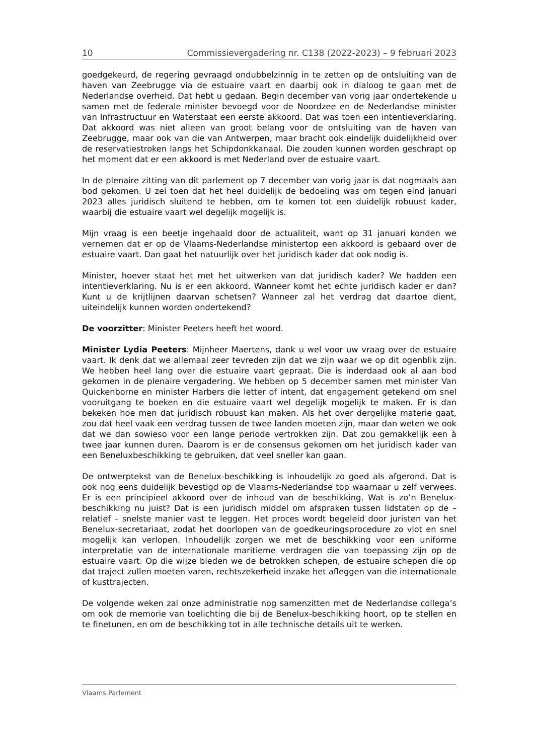10 Commissievergadering nr. C138 (2022-2023) – 9 februari 2023
goedgekeurd, de regering gevraagd ondubbelzinnig in te zetten op de ontsluiting van de haven van Zeebrugge via de estuaire vaart en daarbij ook in dialoog te gaan met de Nederlandse overheid. Dat hebt u gedaan. Begin december van vorig jaar ondertekende u samen met de federale minister bevoegd voor de Noordzee en de Nederlandse minister van Infrastructuur en Waterstaat een eerste akkoord. Dat was toen een intentieverklaring. Dat akkoord was niet alleen van groot belang voor de ontsluiting van de haven van Zeebrugge, maar ook van die van Antwerpen, maar bracht ook eindelijk duidelijkheid over de reservatiestroken langs het Schipdonkkanaal. Die zouden kunnen worden geschrapt op het moment dat er een akkoord is met Nederland over de estuaire vaart.
In de plenaire zitting van dit parlement op 7 december van vorig jaar is dat nogmaals aan bod gekomen. U zei toen dat het heel duidelijk de bedoeling was om tegen eind januari 2023 alles juridisch sluitend te hebben, om te komen tot een duidelijk robuust kader, waarbij die estuaire vaart wel degelijk mogelijk is.
Mijn vraag is een beetje ingehaald door de actualiteit, want op 31 januari konden we vernemen dat er op de Vlaams-Nederlandse ministertop een akkoord is gebaard over de estuaire vaart. Dan gaat het natuurlijk over het juridisch kader dat ook nodig is.
Minister, hoever staat het met het uitwerken van dat juridisch kader? We hadden een intentieverklaring. Nu is er een akkoord. Wanneer komt het echte juridisch kader er dan? Kunt u de krijtlijnen daarvan schetsen? Wanneer zal het verdrag dat daartoe dient, uiteindelijk kunnen worden ondertekend?
De voorzitter: Minister Peeters heeft het woord.
Minister Lydia Peeters: Mijnheer Maertens, dank u wel voor uw vraag over de estuaire vaart. Ik denk dat we allemaal zeer tevreden zijn dat we zijn waar we op dit ogenblik zijn. We hebben heel lang over die estuaire vaart gepraat. Die is inderdaad ook al aan bod gekomen in de plenaire vergadering. We hebben op 5 december samen met minister Van Quickenborne en minister Harbers die letter of intent, dat engagement getekend om snel vooruitgang te boeken en die estuaire vaart wel degelijk mogelijk te maken. Er is dan bekeken hoe men dat juridisch robuust kan maken. Als het over dergelijke materie gaat, zou dat heel vaak een verdrag tussen de twee landen moeten zijn, maar dan weten we ook dat we dan sowieso voor een lange periode vertrokken zijn. Dat zou gemakkelijk een à twee jaar kunnen duren. Daarom is er de consensus gekomen om het juridisch kader van een Beneluxbeschikking te gebruiken, dat veel sneller kan gaan.
De ontwerptekst van de Benelux-beschikking is inhoudelijk zo goed als afgerond. Dat is ook nog eens duidelijk bevestigd op de Vlaams-Nederlandse top waarnaar u zelf verwees. Er is een principieel akkoord over de inhoud van de beschikking. Wat is zo’n Benelux-beschikking nu juist? Dat is een juridisch middel om afspraken tussen lidstaten op de – relatief – snelste manier vast te leggen. Het proces wordt begeleid door juristen van het Benelux-secretariaat, zodat het doorlopen van de goedkeuringsprocedure zo vlot en snel mogelijk kan verlopen. Inhoudelijk zorgen we met de beschikking voor een uniforme interpretatie van de internationale maritieme verdragen die van toepassing zijn op de estuaire vaart. Op die wijze bieden we de betrokken schepen, de estuaire schepen die op dat traject zullen moeten varen, rechtszekerheid inzake het afleggen van die internationale of kusttrajecten.
De volgende weken zal onze administratie nog samenzitten met de Nederlandse collega’s om ook de memorie van toelichting die bij de Benelux-beschikking hoort, op te stellen en te finetunen, en om de beschikking tot in alle technische details uit te werken.
Vlaams Parlement